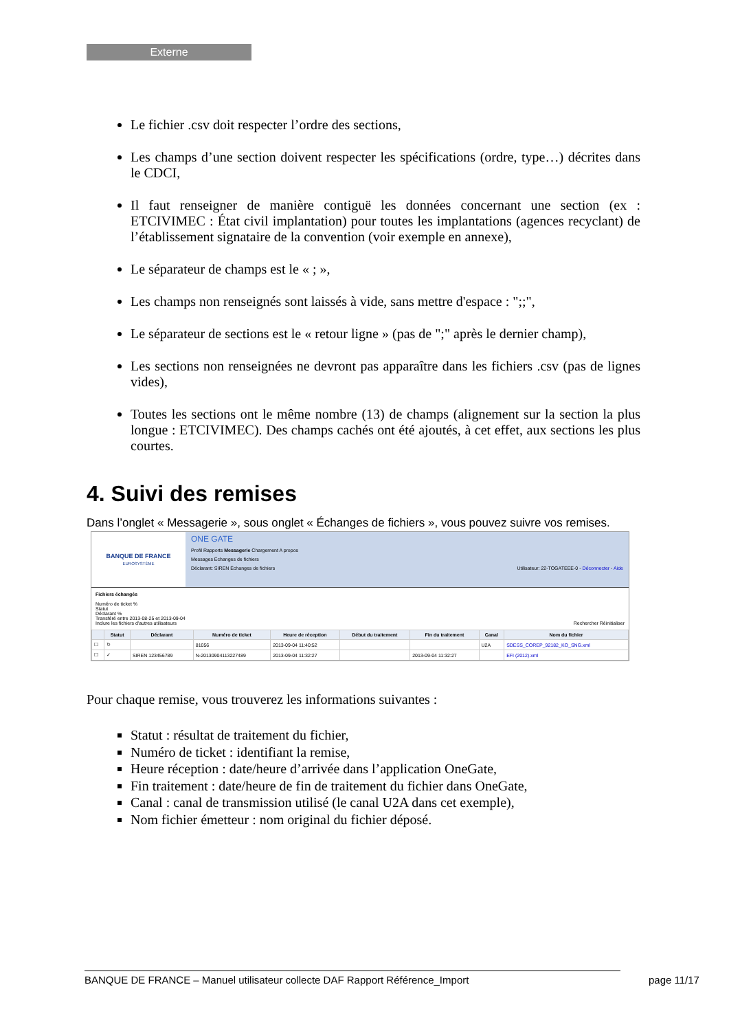Externe
Le fichier .csv doit respecter l’ordre des sections,
Les champs d’une section doivent respecter les spécifications (ordre, type…) décrites dans le CDCI,
Il faut renseigner de manière contiguë les données concernant une section (ex : ETCIVIMEC : État civil implantation) pour toutes les implantations (agences recyclant) de l’établissement signataire de la convention (voir exemple en annexe),
Le séparateur de champs est le « ; »,
Les champs non renseignés sont laissés à vide, sans mettre d'espace : ";;",
Le séparateur de sections est le « retour ligne » (pas de ";" après le dernier champ),
Les sections non renseignées ne devront pas apparaître dans les fichiers .csv (pas de lignes vides),
Toutes les sections ont le même nombre (13) de champs (alignement sur la section la plus longue : ETCIVIMEC). Des champs cachés ont été ajoutés, à cet effet, aux sections les plus courtes.
4. Suivi des remises
Dans l’onglet « Messagerie », sous onglet « Échanges de fichiers », vous pouvez suivre vos remises.
BANQUE DE FRANCE
EUROSYSTÈME
ONE GATE
Profil Rapports Messagerie Chargement A propos
Messages Échanges de fichiers
Déclarant: SIREN Échanges de fichiers Utilisateur: 22-TOGATEEE-0 - Déconnecter - Aide
Fichiers échangés
Numéro de ticket %
Statut
Déclarant %
Transféré entre 2013-08-25 et 2013-09-04
Inclure les fichiers d'autres utilisateurs Rechercher Réinitialiser
| | Statut | Déclarant | Numéro de ticket | Heure de réception | Début du traitement | Fin du traitement | Canal | Nom du fichier |
| --- | --- | --- | --- | --- | --- | --- | --- | --- |
| ☐ | ↻ | | 81056 | 2013-09-04 11:40:52 | | | U2A | SDESS_COREP_92182_KO_SNG.xml |
| ☐ | ✓ | SIREN 123456789 | N-20130904113227489 | 2013-09-04 11:32:27 | | 2013-09-04 11:32:27 | | EFI (2012).xml |
Pour chaque remise, vous trouverez les informations suivantes :
Statut : résultat de traitement du fichier,
Numéro de ticket : identifiant la remise,
Heure réception : date/heure d’arrivée dans l’application OneGate,
Fin traitement : date/heure de fin de traitement du fichier dans OneGate,
Canal : canal de transmission utilisé (le canal U2A dans cet exemple),
Nom fichier émetteur : nom original du fichier déposé.
BANQUE DE FRANCE – Manuel utilisateur collecte DAF Rapport Référence_Import page 11/17